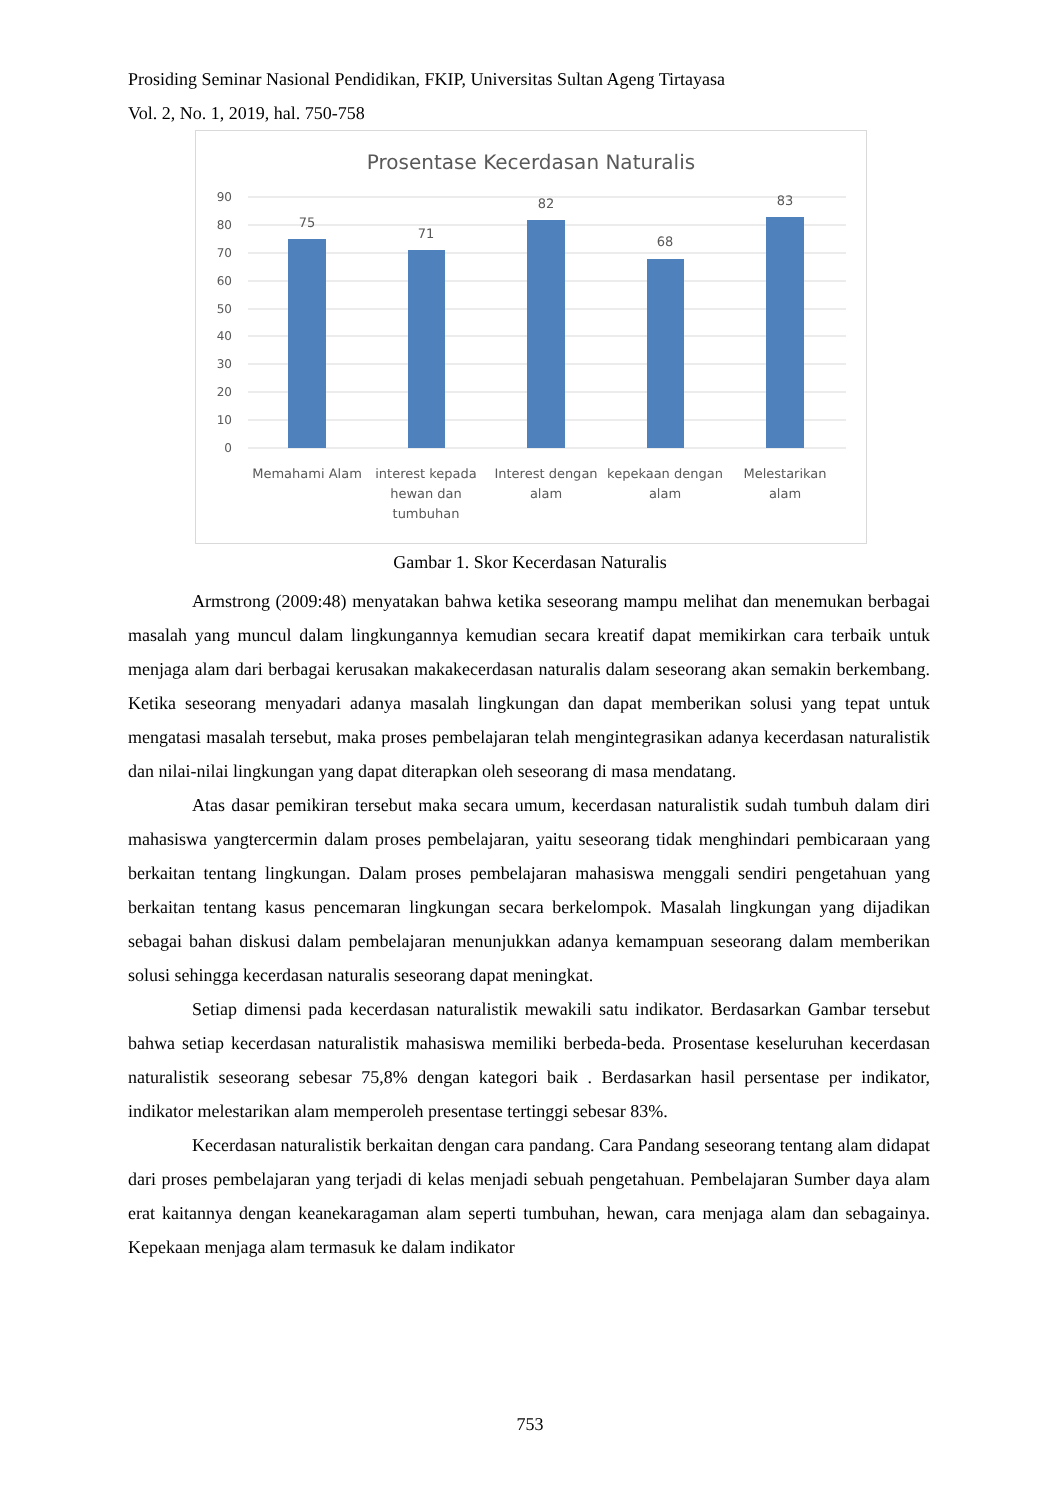Prosiding Seminar Nasional Pendidikan, FKIP, Universitas Sultan Ageng Tirtayasa
Vol. 2, No. 1, 2019, hal. 750-758
Prosentase Kecerdasan Naturalis
90
80
70
60
50
40
30
20
10
0
75
71
82
68
83
Memahami Alam
interest kepada
hewan dan
tumbuhan
Interest dengan
alam
kepekaan dengan
alam
Melestarikan
alam
Gambar 1. Skor Kecerdasan Naturalis
Armstrong (2009:48) menyatakan bahwa ketika seseorang mampu melihat dan menemukan berbagai masalah yang muncul dalam lingkungannya kemudian secara kreatif dapat memikirkan cara terbaik untuk menjaga alam dari berbagai kerusakan makakecerdasan naturalis dalam seseorang akan semakin berkembang. Ketika seseorang menyadari adanya masalah lingkungan dan dapat memberikan solusi yang tepat untuk mengatasi masalah tersebut, maka proses pembelajaran telah mengintegrasikan adanya kecerdasan naturalistik dan nilai-nilai lingkungan yang dapat diterapkan oleh seseorang di masa mendatang.
Atas dasar pemikiran tersebut maka secara umum, kecerdasan naturalistik sudah tumbuh dalam diri mahasiswa yangtercermin dalam proses pembelajaran, yaitu seseorang tidak menghindari pembicaraan yang berkaitan tentang lingkungan. Dalam proses pembelajaran mahasiswa menggali sendiri pengetahuan yang berkaitan tentang kasus pencemaran lingkungan secara berkelompok. Masalah lingkungan yang dijadikan sebagai bahan diskusi dalam pembelajaran menunjukkan adanya kemampuan seseorang dalam memberikan solusi sehingga kecerdasan naturalis seseorang dapat meningkat.
Setiap dimensi pada kecerdasan naturalistik mewakili satu indikator. Berdasarkan Gambar tersebut bahwa setiap kecerdasan naturalistik mahasiswa memiliki berbeda-beda. Prosentase keseluruhan kecerdasan naturalistik seseorang sebesar 75,8% dengan kategori baik . Berdasarkan hasil persentase per indikator, indikator melestarikan alam memperoleh presentase tertinggi sebesar 83%.
Kecerdasan naturalistik berkaitan dengan cara pandang. Cara Pandang seseorang tentang alam didapat dari proses pembelajaran yang terjadi di kelas menjadi sebuah pengetahuan. Pembelajaran Sumber daya alam erat kaitannya dengan keanekaragaman alam seperti tumbuhan, hewan, cara menjaga alam dan sebagainya. Kepekaan menjaga alam termasuk ke dalam indikator
753